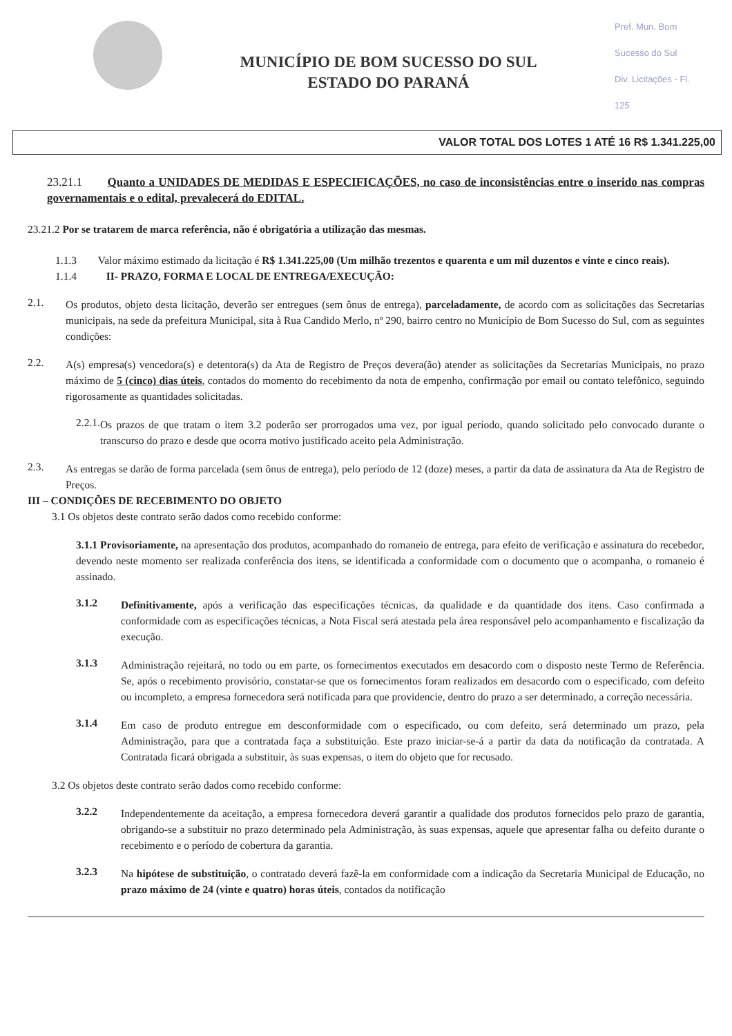MUNICÍPIO DE BOM SUCESSO DO SUL
ESTADO DO PARANÁ
Pref. Mun. Bom Sucesso do Sul
Div. Licitações - Fl. 125
VALOR TOTAL DOS LOTES 1 ATÉ 16 R$ 1.341.225,00
23.21.1 Quanto a UNIDADES DE MEDIDAS E ESPECIFICAÇÕES, no caso de inconsistências entre o inserido nas compras governamentais e o edital, prevalecerá do EDITAL.
23.21.2 Por se tratarem de marca referência, não é obrigatória a utilização das mesmas.
1.1.3 Valor máximo estimado da licitação é R$ 1.341.225,00 (Um milhão trezentos e quarenta e um mil duzentos e vinte e cinco reais).
1.1.4 II- PRAZO, FORMA E LOCAL DE ENTREGA/EXECUÇÃO:
2.1.
Os produtos, objeto desta licitação, deverão ser entregues (sem ônus de entrega), parceladamente, de acordo com as solicitações das Secretarias municipais, na sede da prefeitura Municipal, sita à Rua Candido Merlo, nº 290, bairro centro no Município de Bom Sucesso do Sul, com as seguintes condições:
2.2.
A(s) empresa(s) vencedora(s) e detentora(s) da Ata de Registro de Preços devera(ão) atender as solicitações da Secretarias Municipais, no prazo máximo de 5 (cinco) dias úteis, contados do momento do recebimento da nota de empenho, confirmação por email ou contato telefônico, seguindo rigorosamente as quantidades solicitadas.
2.2.1.
Os prazos de que tratam o item 3.2 poderão ser prorrogados uma vez, por igual período, quando solicitado pelo convocado durante o transcurso do prazo e desde que ocorra motivo justificado aceito pela Administração.
2.3.
As entregas se darão de forma parcelada (sem ônus de entrega), pelo período de 12 (doze) meses, a partir da data de assinatura da Ata de Registro de Preços.
III – CONDIÇÕES DE RECEBIMENTO DO OBJETO
3.1 Os objetos deste contrato serão dados como recebido conforme:
3.1.1 Provisoriamente, na apresentação dos produtos, acompanhado do romaneio de entrega, para efeito de verificação e assinatura do recebedor, devendo neste momento ser realizada conferência dos itens, se identificada a conformidade com o documento que o acompanha, o romaneio é assinado.
3.1.2
Definitivamente, após a verificação das especificações técnicas, da qualidade e da quantidade dos itens. Caso confirmada a conformidade com as especificações técnicas, a Nota Fiscal será atestada pela área responsável pelo acompanhamento e fiscalização da execução.
3.1.3
Administração rejeitará, no todo ou em parte, os fornecimentos executados em desacordo com o disposto neste Termo de Referência. Se, após o recebimento provisório, constatar-se que os fornecimentos foram realizados em desacordo com o especificado, com defeito ou incompleto, a empresa fornecedora será notificada para que providencie, dentro do prazo a ser determinado, a correção necessária.
3.1.4
Em caso de produto entregue em desconformidade com o especificado, ou com defeito, será determinado um prazo, pela Administração, para que a contratada faça a substituição. Este prazo iniciar-se-á a partir da data da notificação da contratada. A Contratada ficará obrigada a substituir, às suas expensas, o item do objeto que for recusado.
3.2 Os objetos deste contrato serão dados como recebido conforme:
3.2.2
Independentemente da aceitação, a empresa fornecedora deverá garantir a qualidade dos produtos fornecidos pelo prazo de garantia, obrigando-se a substituir no prazo determinado pela Administração, às suas expensas, aquele que apresentar falha ou defeito durante o recebimento e o período de cobertura da garantia.
3.2.3
Na hipótese de substituição, o contratado deverá fazê-la em conformidade com a indicação da Secretaria Municipal de Educação, no prazo máximo de 24 (vinte e quatro) horas úteis, contados da notificação